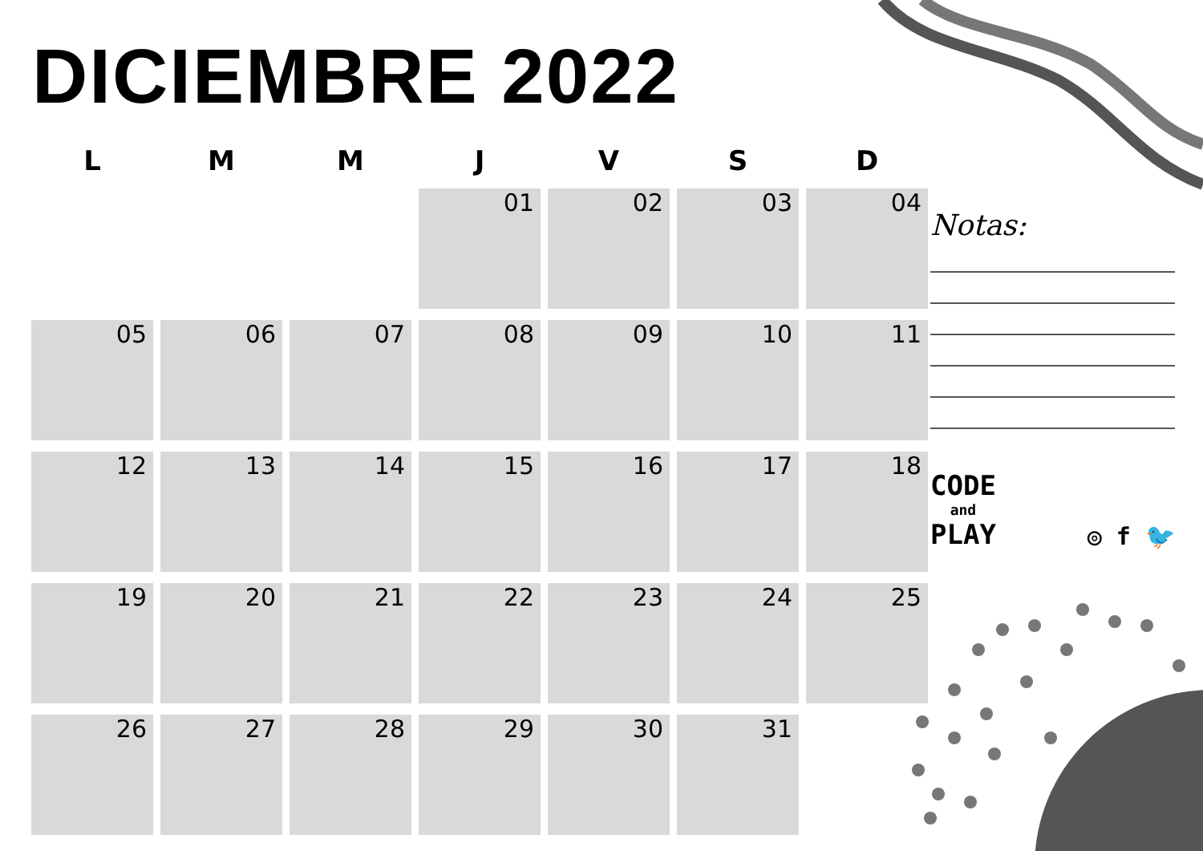DICIEMBRE 2022
| L | M | M | J | V | S | D |
| --- | --- | --- | --- | --- | --- | --- |
| | | | 01 | 02 | 03 | 04 |
| 05 | 06 | 07 | 08 | 09 | 10 | 11 |
| 12 | 13 | 14 | 15 | 16 | 17 | 18 |
| 19 | 20 | 21 | 22 | 23 | 24 | 25 |
| 26 | 27 | 28 | 29 | 30 | 31 | |
Notas:
CODE
and
PLAY
◎ f 🐦